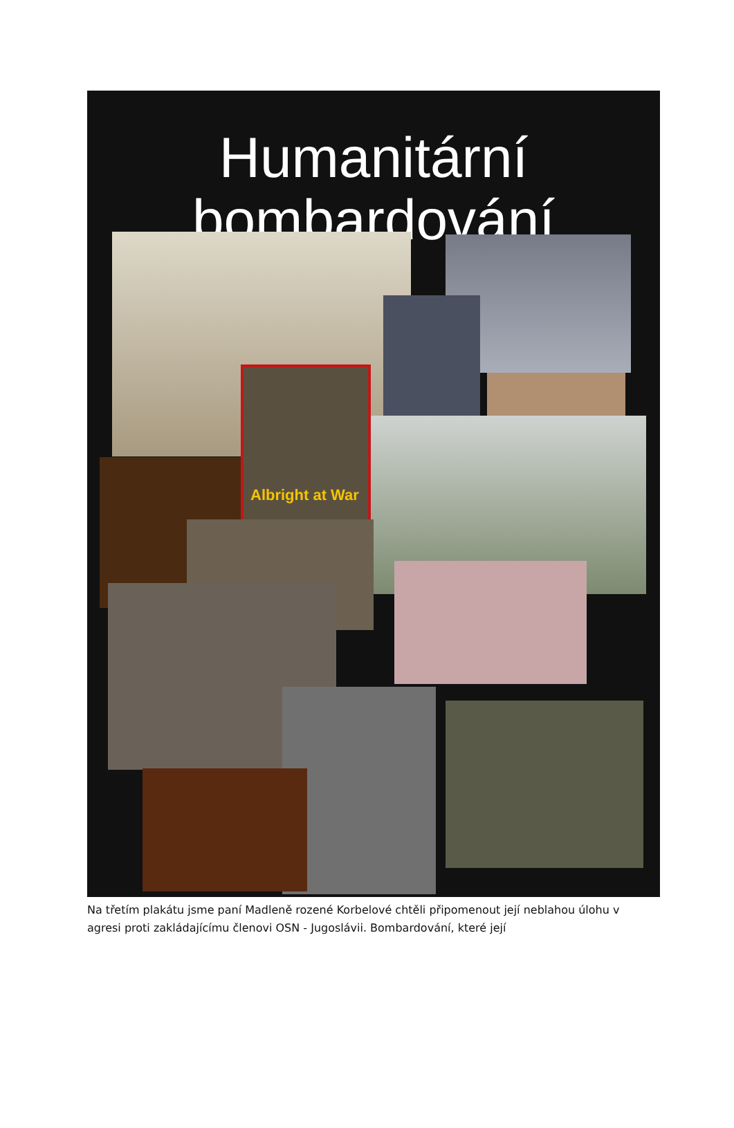Humanitární
bombardování
Albright at War
Na třetím plakátu jsme paní Madleně rozené Korbelové chtěli připomenout její neblahou úlohu v agresi proti zakládajícímu členovi OSN - Jugoslávii. Bombardování, které její